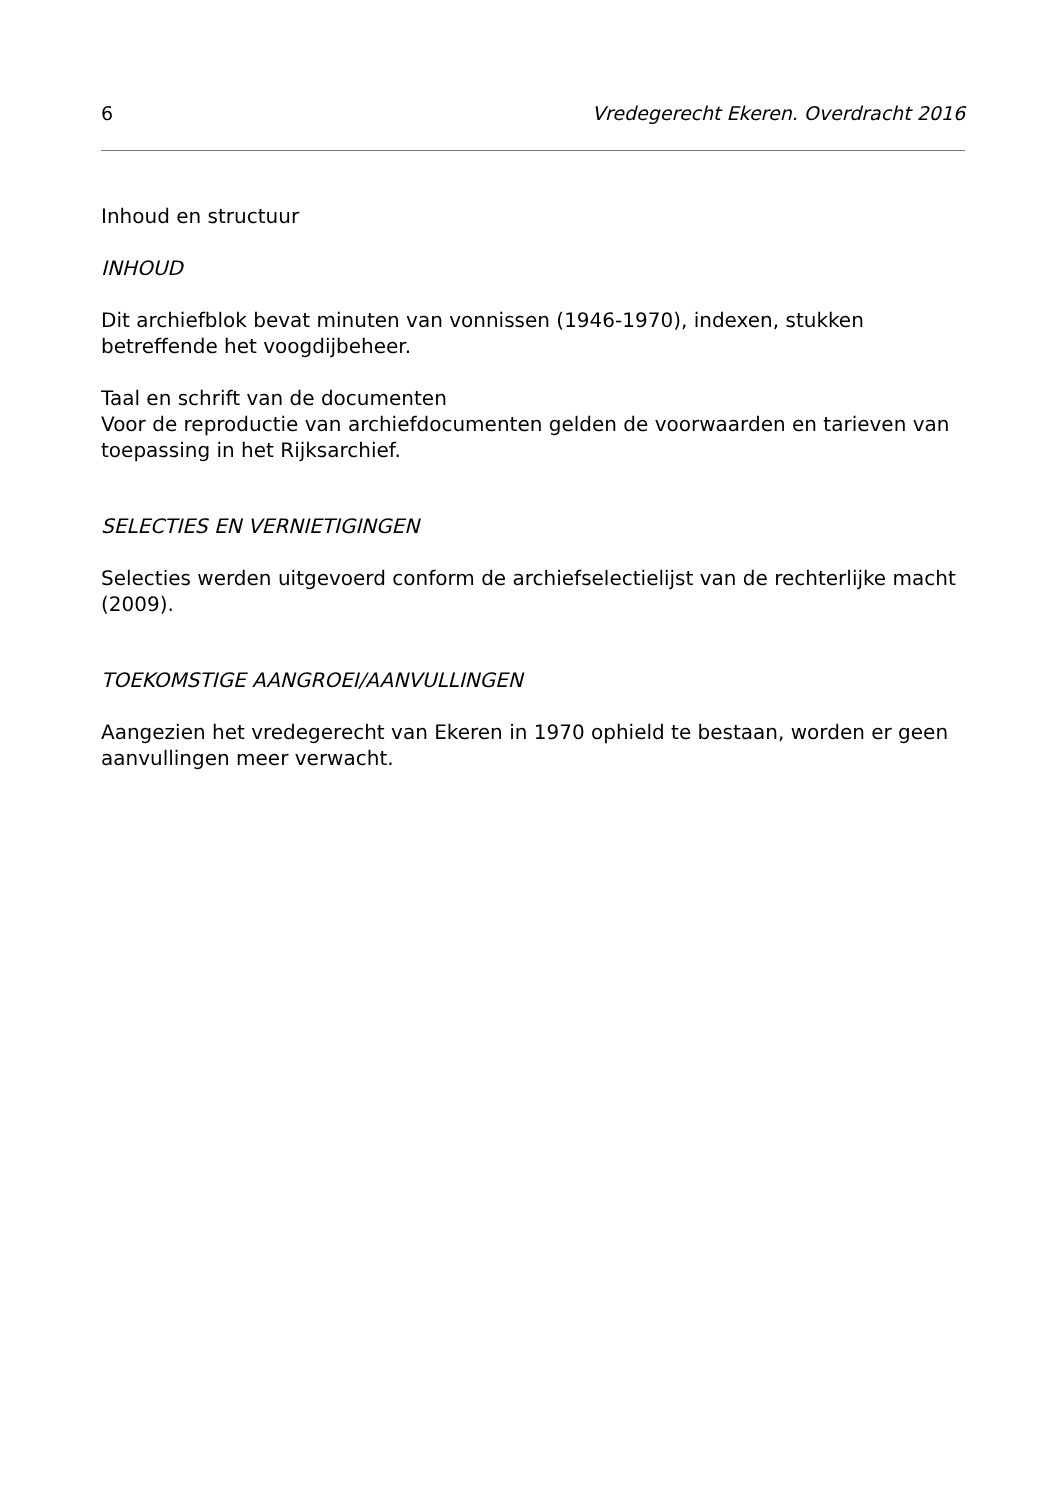6 Vredegerecht Ekeren. Overdracht 2016
Inhoud en structuur
INHOUD
Dit archiefblok bevat minuten van vonnissen (1946-1970), indexen, stukken betreffende het voogdijbeheer.
Taal en schrift van de documenten
Voor de reproductie van archiefdocumenten gelden de voorwaarden en tarieven van toepassing in het Rijksarchief.
SELECTIES EN VERNIETIGINGEN
Selecties werden uitgevoerd conform de archiefselectielijst van de rechterlijke macht (2009).
TOEKOMSTIGE AANGROEI/AANVULLINGEN
Aangezien het vredegerecht van Ekeren in 1970 ophield te bestaan, worden er geen aanvullingen meer verwacht.